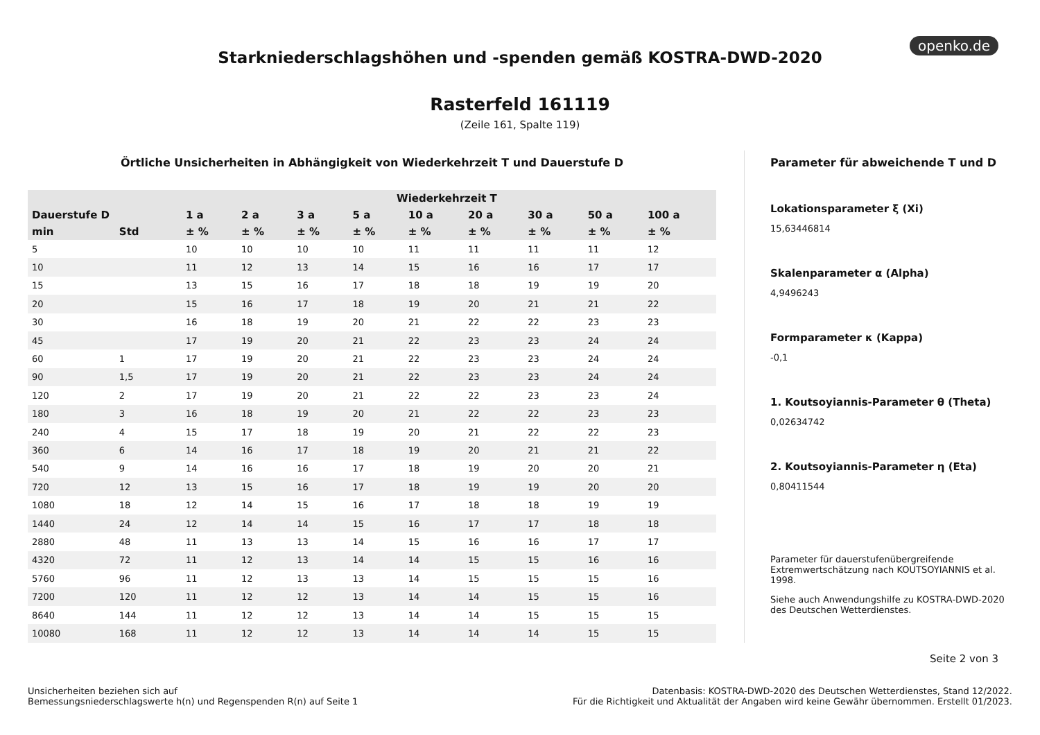openko.de
Starkniederschlagshöhen und -spenden gemäß KOSTRA-DWD-2020
Rasterfeld 161119
(Zeile 161, Spalte 119)
Örtliche Unsicherheiten in Abhängigkeit von Wiederkehrzeit T und Dauerstufe D
| | | Wiederkehrzeit T | | | | | | | | |
| --- | --- | --- | --- | --- | --- | --- | --- | --- | --- | --- |
| Dauerstufe D | | 1 a | 2 a | 3 a | 5 a | 10 a | 20 a | 30 a | 50 a | 100 a |
| min | Std | ± % | ± % | ± % | ± % | ± % | ± % | ± % | ± % | ± % |
| 5 | | 10 | 10 | 10 | 10 | 11 | 11 | 11 | 11 | 12 |
| 10 | | 11 | 12 | 13 | 14 | 15 | 16 | 16 | 17 | 17 |
| 15 | | 13 | 15 | 16 | 17 | 18 | 18 | 19 | 19 | 20 |
| 20 | | 15 | 16 | 17 | 18 | 19 | 20 | 21 | 21 | 22 |
| 30 | | 16 | 18 | 19 | 20 | 21 | 22 | 22 | 23 | 23 |
| 45 | | 17 | 19 | 20 | 21 | 22 | 23 | 23 | 24 | 24 |
| 60 | 1 | 17 | 19 | 20 | 21 | 22 | 23 | 23 | 24 | 24 |
| 90 | 1,5 | 17 | 19 | 20 | 21 | 22 | 23 | 23 | 24 | 24 |
| 120 | 2 | 17 | 19 | 20 | 21 | 22 | 22 | 23 | 23 | 24 |
| 180 | 3 | 16 | 18 | 19 | 20 | 21 | 22 | 22 | 23 | 23 |
| 240 | 4 | 15 | 17 | 18 | 19 | 20 | 21 | 22 | 22 | 23 |
| 360 | 6 | 14 | 16 | 17 | 18 | 19 | 20 | 21 | 21 | 22 |
| 540 | 9 | 14 | 16 | 16 | 17 | 18 | 19 | 20 | 20 | 21 |
| 720 | 12 | 13 | 15 | 16 | 17 | 18 | 19 | 19 | 20 | 20 |
| 1080 | 18 | 12 | 14 | 15 | 16 | 17 | 18 | 18 | 19 | 19 |
| 1440 | 24 | 12 | 14 | 14 | 15 | 16 | 17 | 17 | 18 | 18 |
| 2880 | 48 | 11 | 13 | 13 | 14 | 15 | 16 | 16 | 17 | 17 |
| 4320 | 72 | 11 | 12 | 13 | 14 | 14 | 15 | 15 | 16 | 16 |
| 5760 | 96 | 11 | 12 | 13 | 13 | 14 | 15 | 15 | 15 | 16 |
| 7200 | 120 | 11 | 12 | 12 | 13 | 14 | 14 | 15 | 15 | 16 |
| 8640 | 144 | 11 | 12 | 12 | 13 | 14 | 14 | 15 | 15 | 15 |
| 10080 | 168 | 11 | 12 | 12 | 13 | 14 | 14 | 14 | 15 | 15 |
Parameter für abweichende T und D
Lokationsparameter ξ (Xi)
15,63446814
Skalenparameter α (Alpha)
4,9496243
Formparameter κ (Kappa)
-0,1
1. Koutsoyiannis-Parameter θ (Theta)
0,02634742
2. Koutsoyiannis-Parameter η (Eta)
0,80411544
Parameter für dauerstufenübergreifende Extremwertschätzung nach KOUTSOYIANNIS et al. 1998.
Siehe auch Anwendungshilfe zu KOSTRA-DWD-2020 des Deutschen Wetterdienstes.
Seite 2 von 3
Unsicherheiten beziehen sich auf
Bemessungsniederschlagswerte h(n) und Regenspenden R(n) auf Seite 1
Datenbasis: KOSTRA-DWD-2020 des Deutschen Wetterdienstes, Stand 12/2022.
Für die Richtigkeit und Aktualität der Angaben wird keine Gewähr übernommen. Erstellt 01/2023.